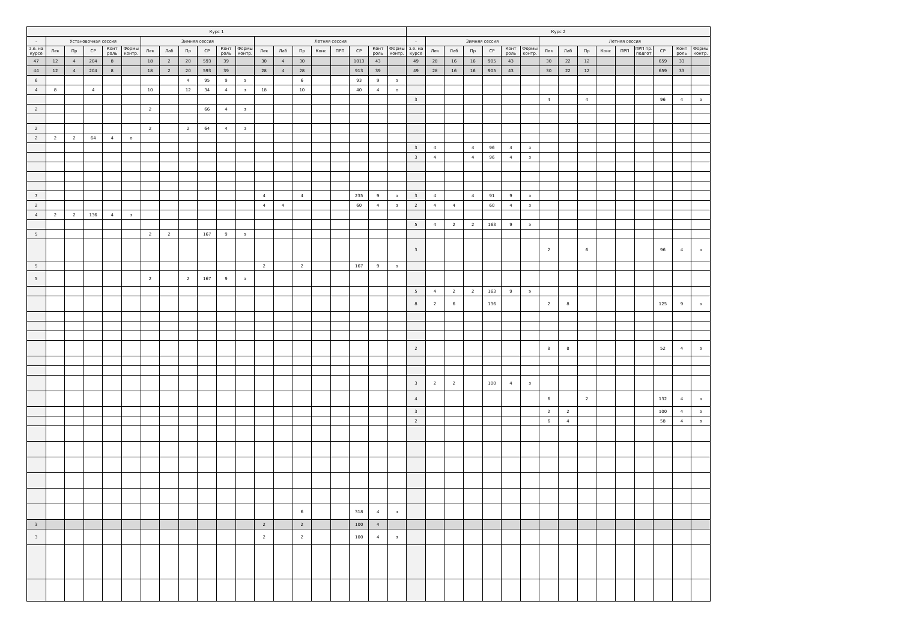| Курс 1 | | | | | | | | | | | | | | | | | | | | Курс 2 | | | | | | | | | | | | | | | |
| --- | --- | --- | --- | --- | --- | --- | --- | --- | --- | --- | --- | --- | --- | --- | --- | --- | --- | --- | --- | --- | --- | --- | --- | --- | --- | --- | --- | --- | --- | --- | --- | --- | --- | --- | --- |
| - | Установочная сессия | | | | | Зимняя сессия | | | | | | Летняя сессия | | | | | | | | - | Зимняя сессия | | | | | | Летняя сессия | | | | | | | | |
| з.е. на курсе | Лек | Пр | СР | Конт роль | Формы контр. | Лек | Лаб | Пр | СР | Конт роль | Формы контр. | Лек | Лаб | Пр | Конс | ПРП | СР | Конт роль | Формы контр. | з.е. на курсе | Лек | Лаб | Пр | СР | Конт роль | Формы контр. | Лек | Лаб | Пр | Конс | ПРП | ПРП пр. подгот | СР | Конт роль | Формы контр. |
| 47 | 12 | 4 | 204 | 8 | | 18 | 2 | 20 | 593 | 39 | | 30 | 4 | 30 | | | 1013 | 43 | | 49 | 28 | 16 | 16 | 905 | 43 | | 30 | 22 | 12 | | | | 659 | 33 | |
| 44 | 12 | 4 | 204 | 8 | | 18 | 2 | 20 | 593 | 39 | | 28 | 4 | 28 | | | 913 | 39 | | 49 | 28 | 16 | 16 | 905 | 43 | | 30 | 22 | 12 | | | | 659 | 33 | |
| 6 | | | | | | | | 4 | 95 | 9 | э | | | 6 | | | 93 | 9 | э | | | | | | | | | | | | | | | | |
| 4 | 8 | | 4 | | | 10 | | 12 | 34 | 4 | з | 18 | | 10 | | | 40 | 4 | о | | | | | | | | | | | | | | | | |
| | | | | | | | | | | | | | | | | | | | | 3 | | | | | | | 4 | | 4 | | | | 96 | 4 | з |
| 2 | | | | | | 2 | | | 66 | 4 | з | | | | | | | | | | | | | | | | | | | | | | | | |
| 2 | | | | | | 2 | | 2 | 64 | 4 | з | | | | | | | | | | | | | | | | | | | | | | | | |
| 2 | 2 | 2 | 64 | 4 | о | | | | | | | | | | | | | | | | | | | | | | | | | | | | | | |
| | | | | | | | | | | | | | | | | | | | | 3 | 4 | | 4 | 96 | 4 | з | | | | | | | | | |
| | | | | | | | | | | | | | | | | | | | | 3 | 4 | | 4 | 96 | 4 | з | | | | | | | | | |
| 7 | | | | | | | | | | | | 4 | | 4 | | | 235 | 9 | э | 3 | 4 | | 4 | 91 | 9 | э | | | | | | | | | |
| 2 | | | | | | | | | | | | 4 | 4 | | | | 60 | 4 | з | 2 | 4 | 4 | | 60 | 4 | з | | | | | | | | | |
| 4 | 2 | 2 | 136 | 4 | з | | | | | | | | | | | | | | | | | | | | | | | | | | | | | | |
| | | | | | | | | | | | | | | | | | | | | 5 | 4 | 2 | 2 | 163 | 9 | э | | | | | | | | | |
| 5 | | | | | | 2 | 2 | | 167 | 9 | э | | | | | | | | | | | | | | | | | | | | | | | | |
| | | | | | | | | | | | | | | | | | | | | 3 | | | | | | | 2 | | 6 | | | | 96 | 4 | з |
| 5 | | | | | | | | | | | | 2 | | 2 | | | 167 | 9 | э | | | | | | | | | | | | | | | | |
| 5 | | | | | | 2 | | 2 | 167 | 9 | э | | | | | | | | | | | | | | | | | | | | | | | | |
| | | | | | | | | | | | | | | | | | | | | 5 | 4 | 2 | 2 | 163 | 9 | э | | | | | | | | | |
| | | | | | | | | | | | | | | | | | | | | 8 | 2 | 6 | | 136 | | | 2 | 8 | | | | | 125 | 9 | э |
| | | | | | | | | | | | | | | | | | | | | 2 | | | | | | | 8 | 8 | | | | | 52 | 4 | з |
| | | | | | | | | | | | | | | | | | | | | 3 | 2 | 2 | | 100 | 4 | з | | | | | | | | | |
| | | | | | | | | | | | | | | | | | | | | 4 | | | | | | | 6 | | 2 | | | | 132 | 4 | з |
| | | | | | | | | | | | | | | | | | | | | 3 | | | | | | | 2 | 2 | | | | | 100 | 4 | з |
| | | | | | | | | | | | | | | | | | | | | 2 | | | | | | | 6 | 4 | | | | | 58 | 4 | з |
| | | | | | | | | | | | | | | 6 | | | 318 | 4 | з | | | | | | | | | | | | | | | | |
| 3 | | | | | | | | | | | | 2 | | 2 | | | 100 | 4 | | | | | | | | | | | | | | | | | |
| 3 | | | | | | | | | | | | 2 | | 2 | | | 100 | 4 | з | | | | | | | | | | | | | | | | |